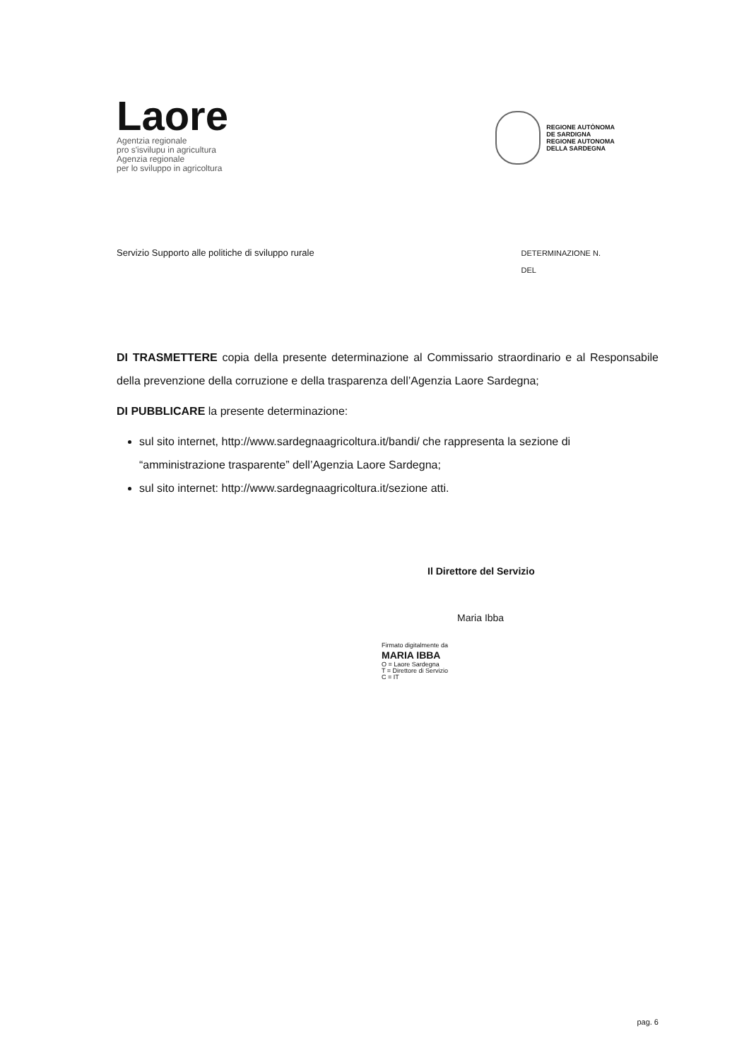Laore
Agentzia regionale
pro s'isvilupu in agricultura
Agenzia regionale
per lo sviluppo in agricoltura
REGIONE AUTÒNOMA
DE SARDIGNA
REGIONE AUTONOMA
DELLA SARDEGNA
Servizio Supporto alle politiche di sviluppo rurale
DETERMINAZIONE N.
DEL
DI TRASMETTERE copia della presente determinazione al Commissario straordinario e al Responsabile della prevenzione della corruzione e della trasparenza dell’Agenzia Laore Sardegna;
DI PUBBLICARE la presente determinazione:
sul sito internet, http://www.sardegnaagricoltura.it/bandi/ che rappresenta la sezione di “amministrazione trasparente” dell’Agenzia Laore Sardegna;
sul sito internet: http://www.sardegnaagricoltura.it/sezione atti.
Il Direttore del Servizio
Maria Ibba
Firmato digitalmente da
MARIA IBBA
O = Laore Sardegna
T = Direttore di Servizio
C = IT
pag. 6